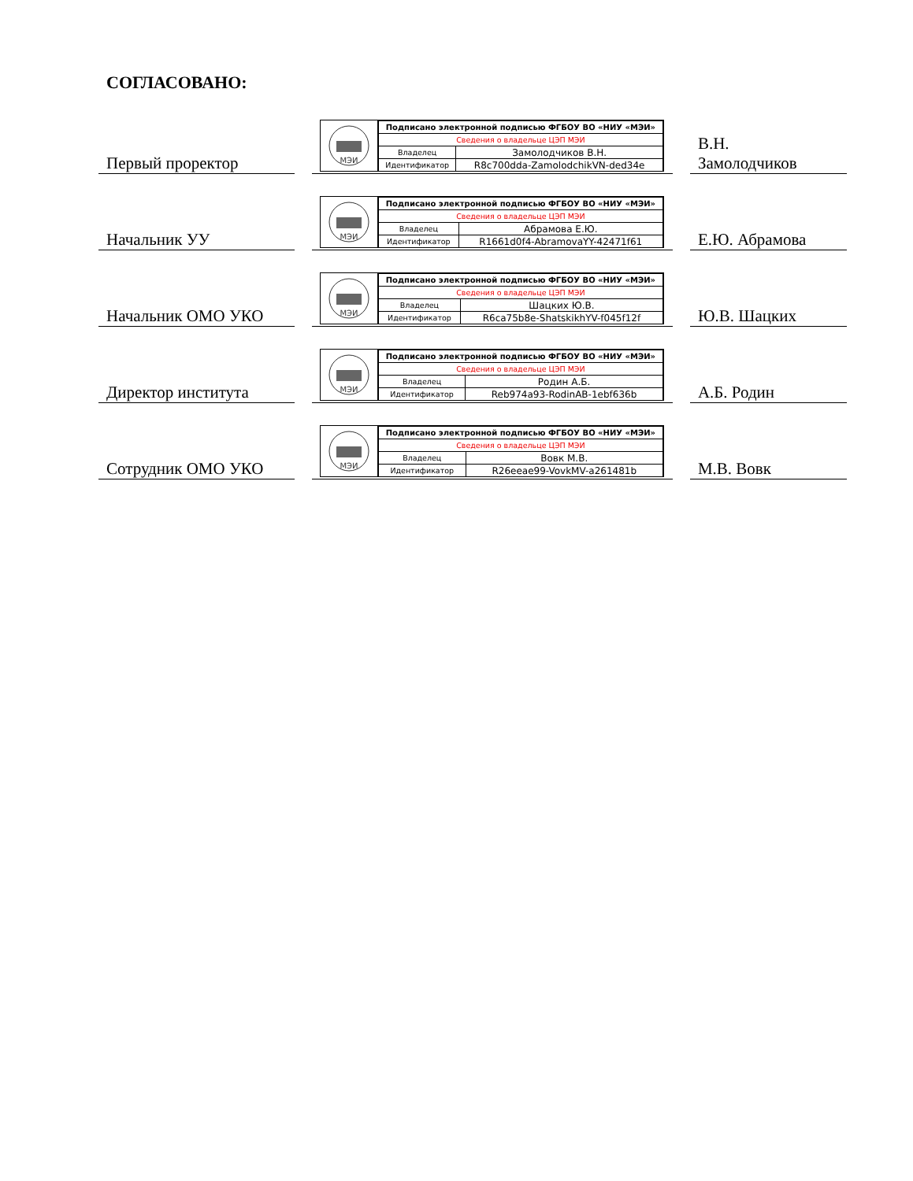СОГЛАСОВАНО:
Первый проректор
МЭИ
| Подписано электронной подписью ФГБОУ ВО «НИУ «МЭИ» | |
| Сведения о владельце ЦЭП МЭИ | |
| Владелец | Замолодчиков В.Н. |
| Идентификатор | R8c700dda-ZamolodchikVN-ded34e |
В.Н.
Замолодчиков
Начальник УУ
МЭИ
| Подписано электронной подписью ФГБОУ ВО «НИУ «МЭИ» | |
| Сведения о владельце ЦЭП МЭИ | |
| Владелец | Абрамова Е.Ю. |
| Идентификатор | R1661d0f4-AbramovaYY-42471f61 |
Е.Ю. Абрамова
Начальник ОМО УКО
МЭИ
| Подписано электронной подписью ФГБОУ ВО «НИУ «МЭИ» | |
| Сведения о владельце ЦЭП МЭИ | |
| Владелец | Шацких Ю.В. |
| Идентификатор | R6ca75b8e-ShatskikhYV-f045f12f |
Ю.В. Шацких
Директор института
МЭИ
| Подписано электронной подписью ФГБОУ ВО «НИУ «МЭИ» | |
| Сведения о владельце ЦЭП МЭИ | |
| Владелец | Родин А.Б. |
| Идентификатор | Reb974a93-RodinAB-1ebf636b |
А.Б. Родин
Сотрудник ОМО УКО
МЭИ
| Подписано электронной подписью ФГБОУ ВО «НИУ «МЭИ» | |
| Сведения о владельце ЦЭП МЭИ | |
| Владелец | Вовк М.В. |
| Идентификатор | R26eeae99-VovkMV-a261481b |
М.В. Вовк